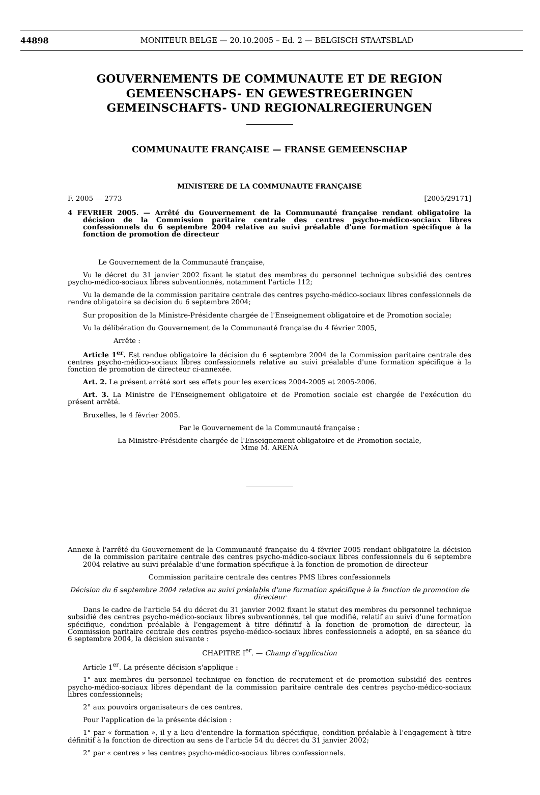44898 MONITEUR BELGE — 20.10.2005 – Ed. 2 — BELGISCH STAATSBLAD
GOUVERNEMENTS DE COMMUNAUTE ET DE REGION
GEMEENSCHAPS- EN GEWESTREGERINGEN
GEMEINSCHAFTS- UND REGIONALREGIERUNGEN
COMMUNAUTE FRANÇAISE — FRANSE GEMEENSCHAP
MINISTERE DE LA COMMUNAUTE FRANÇAISE
F. 2005 — 2773 [2005/29171]
4 FEVRIER 2005. — Arrêté du Gouvernement de la Communauté française rendant obligatoire la décision de la Commission paritaire centrale des centres psycho-médico-sociaux libres confessionnels du 6 septembre 2004 relative au suivi préalable d'une formation spécifique à la fonction de promotion de directeur
Le Gouvernement de la Communauté française,
Vu le décret du 31 janvier 2002 fixant le statut des membres du personnel technique subsidié des centres psycho-médico-sociaux libres subventionnés, notamment l'article 112;
Vu la demande de la commission paritaire centrale des centres psycho-médico-sociaux libres confessionnels de rendre obligatoire sa décision du 6 septembre 2004;
Sur proposition de la Ministre-Présidente chargée de l'Enseignement obligatoire et de Promotion sociale;
Vu la délibération du Gouvernement de la Communauté française du 4 février 2005,
Arrête :
Article 1<sup>er</sup>. Est rendue obligatoire la décision du 6 septembre 2004 de la Commission paritaire centrale des centres psycho-médico-sociaux libres confessionnels relative au suivi préalable d'une formation spécifique à la fonction de promotion de directeur ci-annexée.
Art. 2. Le présent arrêté sort ses effets pour les exercices 2004-2005 et 2005-2006.
Art. 3. La Ministre de l'Enseignement obligatoire et de Promotion sociale est chargée de l'exécution du présent arrêté.
Bruxelles, le 4 février 2005.
Par le Gouvernement de la Communauté française :
La Ministre-Présidente chargée de l'Enseignement obligatoire et de Promotion sociale,
Mme M. ARENA
Annexe à l'arrêté du Gouvernement de la Communauté française du 4 février 2005 rendant obligatoire la décision de la commission paritaire centrale des centres psycho-médico-sociaux libres confessionnels du 6 septembre 2004 relative au suivi préalable d'une formation spécifique à la fonction de promotion de directeur
Commission paritaire centrale des centres PMS libres confessionnels
Décision du 6 septembre 2004 relative au suivi préalable d'une formation spécifique à la fonction de promotion de directeur
Dans le cadre de l'article 54 du décret du 31 janvier 2002 fixant le statut des membres du personnel technique subsidié des centres psycho-médico-sociaux libres subventionnés, tel que modifié, relatif au suivi d'une formation spécifique, condition préalable à l'engagement à titre définitif à la fonction de promotion de directeur, la Commission paritaire centrale des centres psycho-médico-sociaux libres confessionnels a adopté, en sa séance du 6 septembre 2004, la décision suivante :
CHAPITRE I<sup>er</sup>. — Champ d'application
Article 1<sup>er</sup>. La présente décision s'applique :
1° aux membres du personnel technique en fonction de recrutement et de promotion subsidié des centres psycho-médico-sociaux libres dépendant de la commission paritaire centrale des centres psycho-médico-sociaux libres confessionnels;
2° aux pouvoirs organisateurs de ces centres.
Pour l'application de la présente décision :
1° par « formation », il y a lieu d'entendre la formation spécifique, condition préalable à l'engagement à titre définitif à la fonction de direction au sens de l'article 54 du décret du 31 janvier 2002;
2° par « centres » les centres psycho-médico-sociaux libres confessionnels.